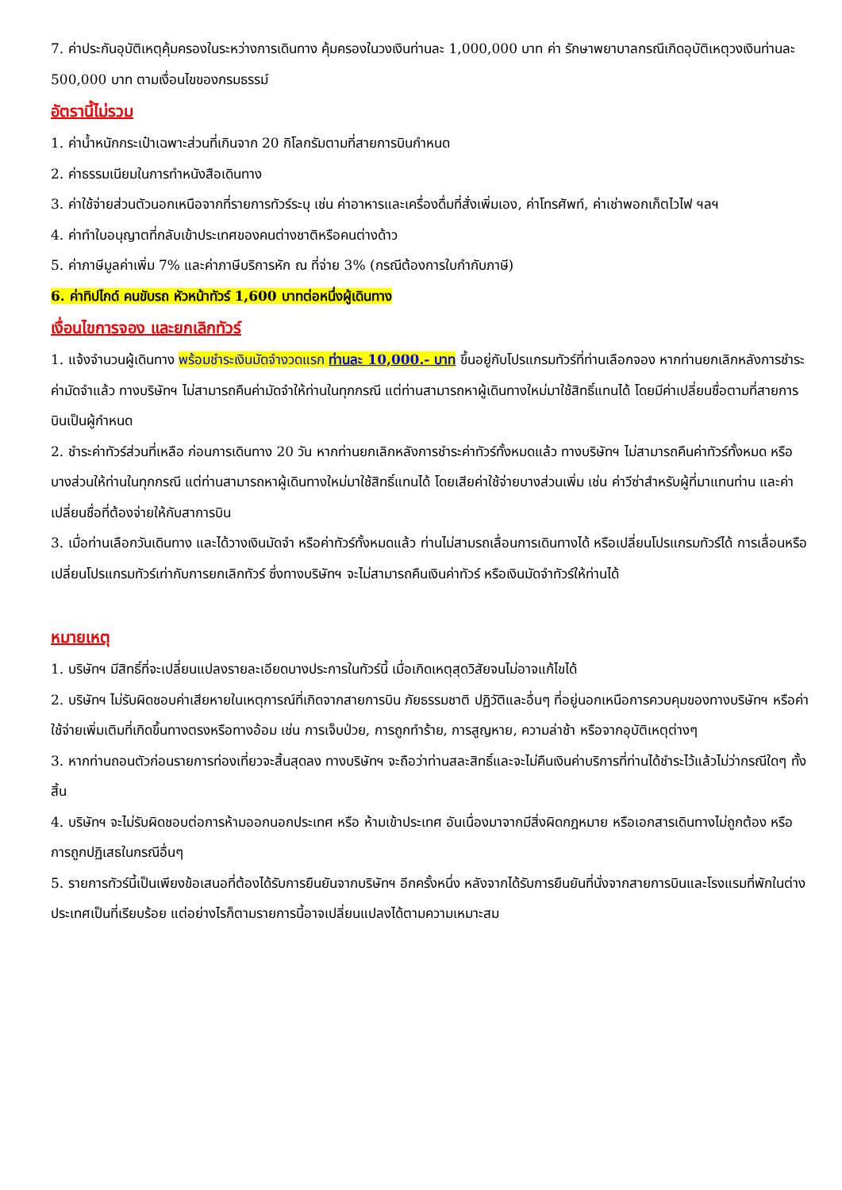7. ค่าประกันอุบัติเหตุคุ้มครองในระหว่างการเดินทาง คุ้มครองในวงเงินท่านละ 1,000,000 บาท ค่า รักษาพยาบาลกรณีเกิดอุบัติเหตุวงเงินท่านละ 500,000 บาท ตามเงื่อนไขของกรมธรรม์
อัตรานี้ไม่รวม
1. ค่าน้ำหนักกระเป๋าเฉพาะส่วนที่เกินจาก 20 กิโลกรัมตามที่สายการบินกำหนด
2. ค่าธรรมเนียมในการทำหนังสือเดินทาง
3. ค่าใช้จ่ายส่วนตัวนอกเหนือจากที่รายการทัวร์ระบุ เช่น ค่าอาหารและเครื่องดื่มที่สั่งเพิ่มเอง, ค่าโทรศัพท์, ค่าเช่าพอกเก็ตไวไฟ ฯลฯ
4. ค่าทำใบอนุญาตที่กลับเข้าประเทศของคนต่างชาติหรือคนต่างด้าว
5. ค่าภาษีมูลค่าเพิ่ม 7% และค่าภาษีบริการหัก ณ ที่จ่าย 3% (กรณีต้องการใบกำกับภาษี)
6. ค่าทิปไกด์ คนขับรถ หัวหน้าทัวร์ 1,600 บาทต่อหนึ่งผู้เดินทาง
เงื่อนไขการจอง และยกเลิกทัวร์
1. แจ้งจำนวนผู้เดินทาง พร้อมชำระเงินมัดจำงวดแรก ท่านละ 10,000.- บาท ขึ้นอยู่กับโปรแกรมทัวร์ที่ท่านเลือกจอง หากท่านยกเลิกหลังการชำระค่ามัดจำแล้ว ทางบริษัทฯ ไม่สามารถคืนค่ามัดจำให้ท่านในทุกกรณี แต่ท่านสามารถหาผู้เดินทางใหม่มาใช้สิทธิ์แทนได้ โดยมีค่าเปลี่ยนชื่อตามที่สายการบินเป็นผู้กำหนด
2. ชำระค่าทัวร์ส่วนที่เหลือ ก่อนการเดินทาง 20 วัน หากท่านยกเลิกหลังการชำระค่าทัวร์ทั้งหมดแล้ว ทางบริษัทฯ ไม่สามารถคืนค่าทัวร์ทั้งหมด หรือบางส่วนให้ท่านในทุกกรณี แต่ท่านสามารถหาผู้เดินทางใหม่มาใช้สิทธิ์แทนได้ โดยเสียค่าใช้จ่ายบางส่วนเพิ่ม เช่น ค่าวีซ่าสำหรับผู้ที่มาแทนท่าน และค่าเปลี่ยนชื่อที่ต้องจ่ายให้กับสาการบิน
3. เมื่อท่านเลือกวันเดินทาง และได้วางเงินมัดจำ หรือค่าทัวร์ทั้งหมดแล้ว ท่านไม่สามรถเลื่อนการเดินทางได้ หรือเปลี่ยนโปรแกรมทัวร์ได้ การเลื่อนหรือเปลี่ยนโปรแกรมทัวร์เท่ากับการยกเลิกทัวร์ ซึ่งทางบริษัทฯ จะไม่สามารถคืนเงินค่าทัวร์ หรือเงินมัดจำทัวร์ให้ท่านได้
หมายเหตุ
1. บริษัทฯ มีสิทธิ์ที่จะเปลี่ยนแปลงรายละเอียดบางประการในทัวร์นี้ เมื่อเกิดเหตุสุดวิสัยจนไม่อาจแก้ไขได้
2. บริษัทฯ ไม่รับผิดชอบค่าเสียหายในเหตุการณ์ที่เกิดจากสายการบิน ภัยธรรมชาติ ปฏิวัติและอื่นๆ ที่อยู่นอกเหนือการควบคุมของทางบริษัทฯ หรือค่าใช้จ่ายเพิ่มเติมที่เกิดขึ้นทางตรงหรือทางอ้อม เช่น การเจ็บป่วย, การถูกทำร้าย, การสูญหาย, ความล่าช้า หรือจากอุบัติเหตุต่างๆ
3. หากท่านถอนตัวก่อนรายการท่องเที่ยวจะสิ้นสุดลง ทางบริษัทฯ จะถือว่าท่านสละสิทธิ์และจะไม่คืนเงินค่าบริการที่ท่านได้ชำระไว้แล้วไม่ว่ากรณีใดๆ ทั้งสิ้น
4. บริษัทฯ จะไม่รับผิดชอบต่อการห้ามออกนอกประเทศ หรือ ห้ามเข้าประเทศ อันเนื่องมาจากมีสิ่งผิดกฎหมาย หรือเอกสารเดินทางไม่ถูกต้อง หรือ การถูกปฏิเสธในกรณีอื่นๆ
5. รายการทัวร์นี้เป็นเพียงข้อเสนอที่ต้องได้รับการยืนยันจากบริษัทฯ อีกครั้งหนึ่ง หลังจากได้รับการยืนยันที่นั่งจากสายการบินและโรงแรมที่พักในต่างประเทศเป็นที่เรียบร้อย แต่อย่างไรก็ตามรายการนี้อาจเปลี่ยนแปลงได้ตามความเหมาะสม